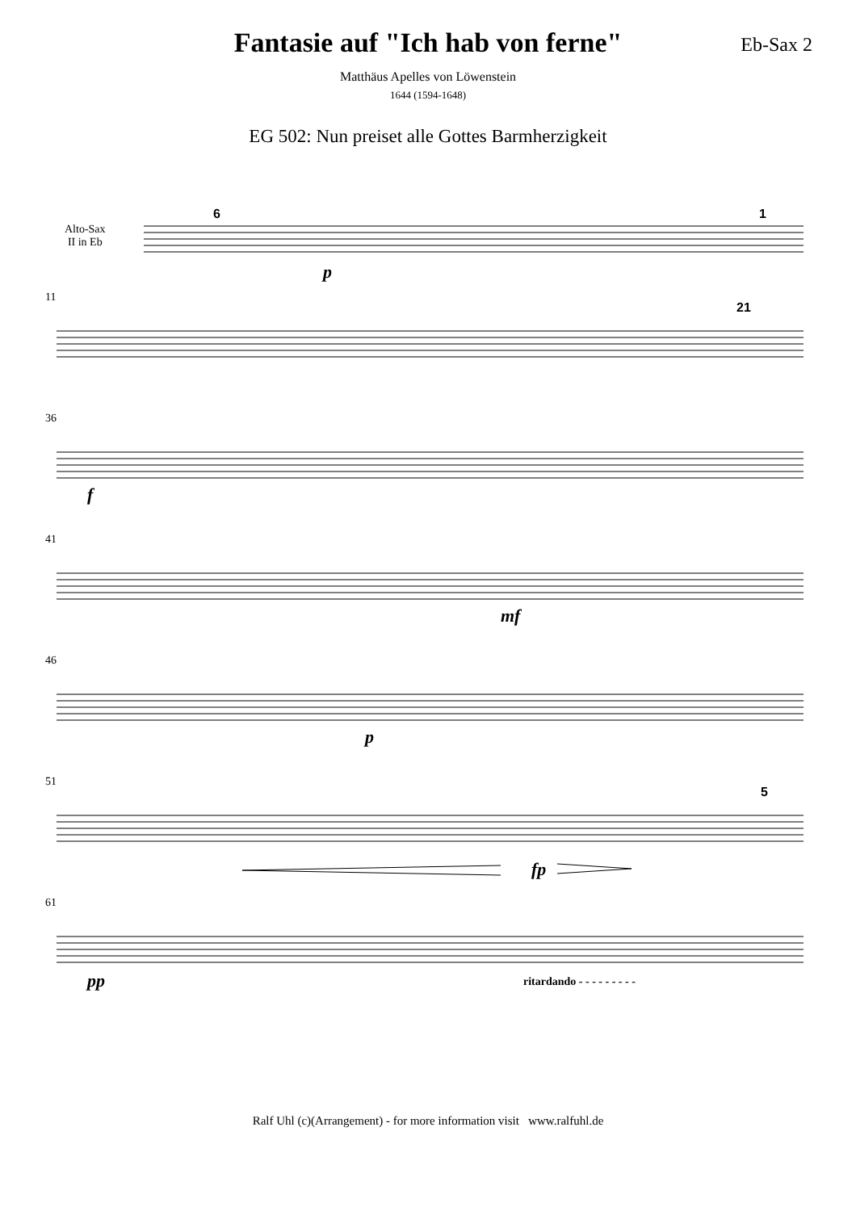Fantasie auf "Ich hab von ferne"
Eb-Sax 2
Matthäus Apelles von Löwenstein
1644 (1594-1648)
EG 502: Nun preiset alle Gottes Barmherzigkeit
Alto-Sax
II in Eb
6 1
p
11
21
36
f
41
mf
46
p
51
5
fp
61
pp ritardando - - - - - - - - -
Ralf Uhl (c)(Arrangement) - for more information visit www.ralfuhl.de